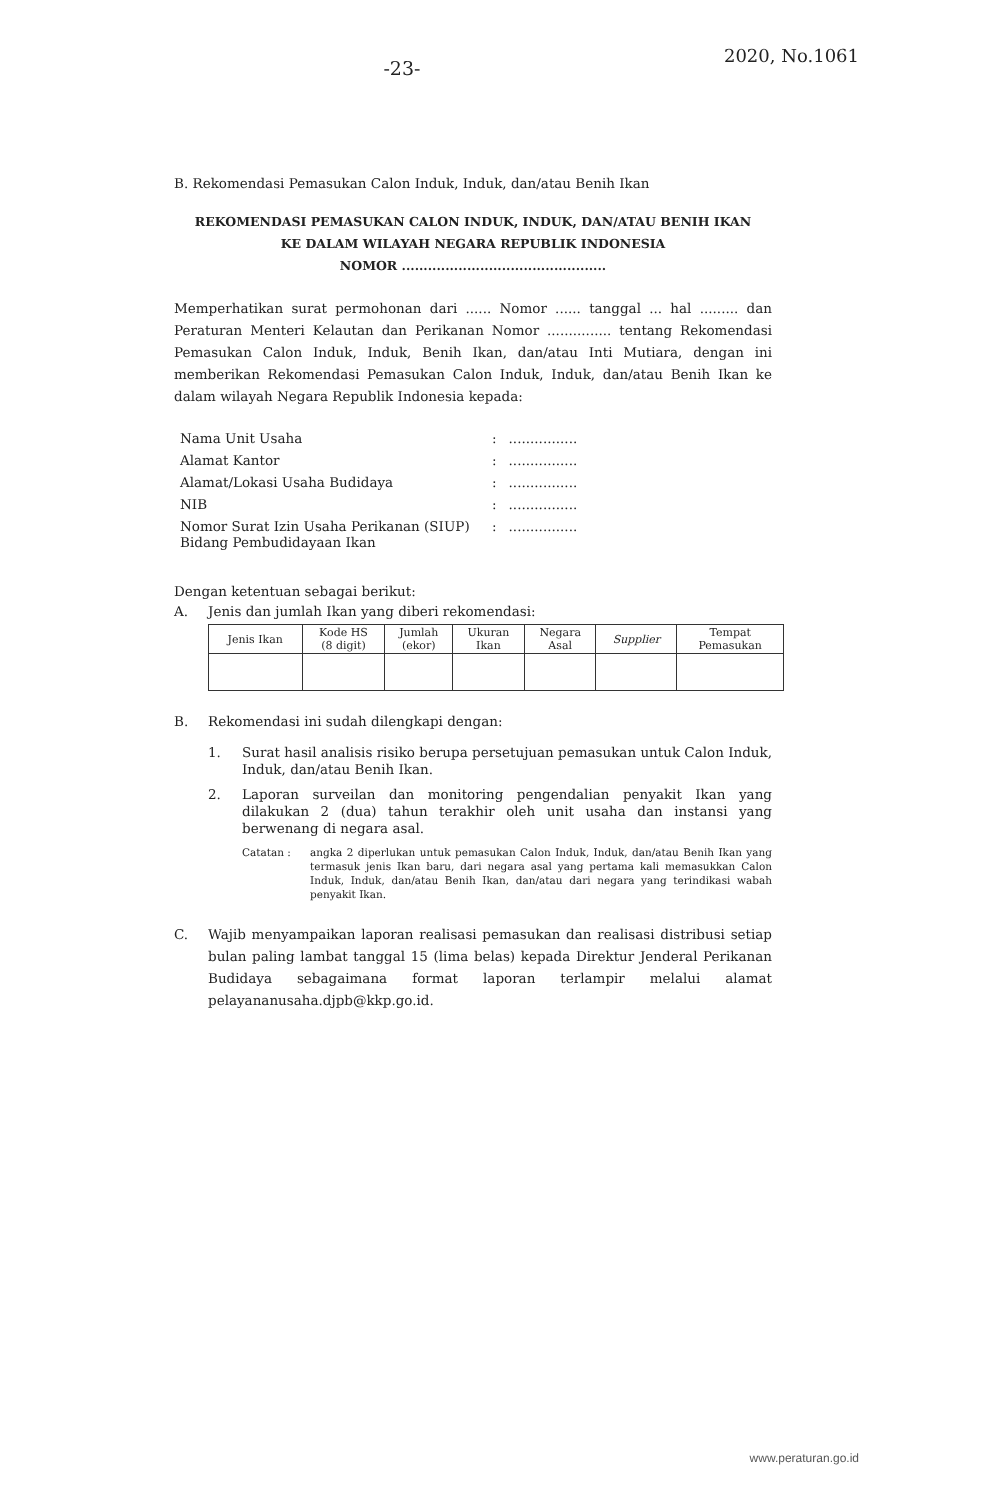-23-
2020, No.1061
B. Rekomendasi Pemasukan Calon Induk, Induk, dan/atau Benih Ikan
REKOMENDASI PEMASUKAN CALON INDUK, INDUK, DAN/ATAU BENIH IKAN
KE DALAM WILAYAH NEGARA REPUBLIK INDONESIA
NOMOR ...............................................
Memperhatikan surat permohonan dari ...... Nomor ...... tanggal ... hal ......... dan Peraturan Menteri Kelautan dan Perikanan Nomor ............... tentang Rekomendasi Pemasukan Calon Induk, Induk, Benih Ikan, dan/atau Inti Mutiara, dengan ini memberikan Rekomendasi Pemasukan Calon Induk, Induk, dan/atau Benih Ikan ke dalam wilayah Negara Republik Indonesia kepada:
| Nama Unit Usaha | : | ................ |
| Alamat Kantor | : | ................ |
| Alamat/Lokasi Usaha Budidaya | : | ................ |
| NIB | : | ................ |
| Nomor Surat Izin Usaha Perikanan (SIUP) Bidang Pembudidayaan Ikan | : | ................ |
Dengan ketentuan sebagai berikut:
A. Jenis dan jumlah Ikan yang diberi rekomendasi:
| Jenis Ikan | Kode HS (8 digit) | Jumlah (ekor) | Ukuran Ikan | Negara Asal | Supplier | Tempat Pemasukan |
| --- | --- | --- | --- | --- | --- | --- |
B. Rekomendasi ini sudah dilengkapi dengan:
1. Surat hasil analisis risiko berupa persetujuan pemasukan untuk Calon Induk, Induk, dan/atau Benih Ikan.
2. Laporan surveilan dan monitoring pengendalian penyakit Ikan yang dilakukan 2 (dua) tahun terakhir oleh unit usaha dan instansi yang berwenang di negara asal.
Catatan : angka 2 diperlukan untuk pemasukan Calon Induk, Induk, dan/atau Benih Ikan yang termasuk jenis Ikan baru, dari negara asal yang pertama kali memasukkan Calon Induk, Induk, dan/atau Benih Ikan, dan/atau dari negara yang terindikasi wabah penyakit Ikan.
C. Wajib menyampaikan laporan realisasi pemasukan dan realisasi distribusi setiap bulan paling lambat tanggal 15 (lima belas) kepada Direktur Jenderal Perikanan Budidaya sebagaimana format laporan terlampir melalui alamat pelayananusaha.djpb@kkp.go.id.
www.peraturan.go.id